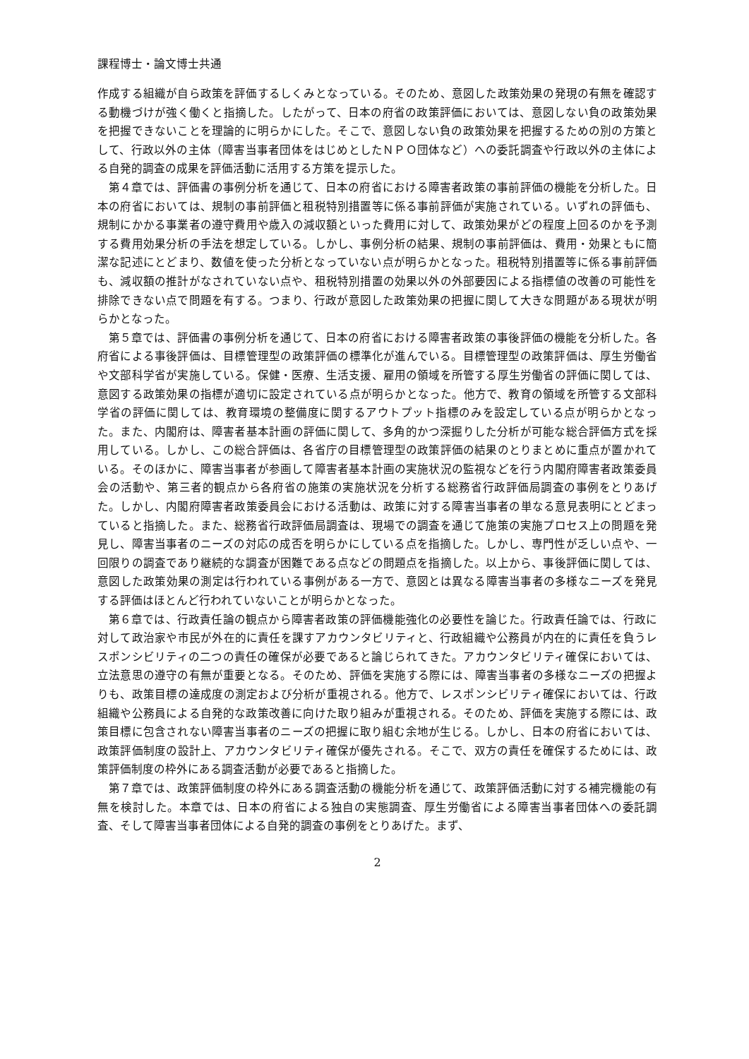課程博士・論文博士共通
作成する組織が自ら政策を評価するしくみとなっている。そのため、意図した政策効果の発現の有無を確認する動機づけが強く働くと指摘した。したがって、日本の府省の政策評価においては、意図しない負の政策効果を把握できないことを理論的に明らかにした。そこで、意図しない負の政策効果を把握するための別の方策として、行政以外の主体（障害当事者団体をはじめとしたＮＰＯ団体など）への委託調査や行政以外の主体による自発的調査の成果を評価活動に活用する方策を提示した。
第４章では、評価書の事例分析を通じて、日本の府省における障害者政策の事前評価の機能を分析した。日本の府省においては、規制の事前評価と租税特別措置等に係る事前評価が実施されている。いずれの評価も、規制にかかる事業者の遵守費用や歳入の減収額といった費用に対して、政策効果がどの程度上回るのかを予測する費用効果分析の手法を想定している。しかし、事例分析の結果、規制の事前評価は、費用・効果ともに簡潔な記述にとどまり、数値を使った分析となっていない点が明らかとなった。租税特別措置等に係る事前評価も、減収額の推計がなされていない点や、租税特別措置の効果以外の外部要因による指標値の改善の可能性を排除できない点で問題を有する。つまり、行政が意図した政策効果の把握に関して大きな問題がある現状が明らかとなった。
第５章では、評価書の事例分析を通じて、日本の府省における障害者政策の事後評価の機能を分析した。各府省による事後評価は、目標管理型の政策評価の標準化が進んでいる。目標管理型の政策評価は、厚生労働省や文部科学省が実施している。保健・医療、生活支援、雇用の領域を所管する厚生労働省の評価に関しては、意図する政策効果の指標が適切に設定されている点が明らかとなった。他方で、教育の領域を所管する文部科学省の評価に関しては、教育環境の整備度に関するアウトプット指標のみを設定している点が明らかとなった。また、内閣府は、障害者基本計画の評価に関して、多角的かつ深掘りした分析が可能な総合評価方式を採用している。しかし、この総合評価は、各省庁の目標管理型の政策評価の結果のとりまとめに重点が置かれている。そのほかに、障害当事者が参画して障害者基本計画の実施状況の監視などを行う内閣府障害者政策委員会の活動や、第三者的観点から各府省の施策の実施状況を分析する総務省行政評価局調査の事例をとりあげた。しかし、内閣府障害者政策委員会における活動は、政策に対する障害当事者の単なる意見表明にとどまっていると指摘した。また、総務省行政評価局調査は、現場での調査を通じて施策の実施プロセス上の問題を発見し、障害当事者のニーズの対応の成否を明らかにしている点を指摘した。しかし、専門性が乏しい点や、一回限りの調査であり継続的な調査が困難である点などの問題点を指摘した。以上から、事後評価に関しては、意図した政策効果の測定は行われている事例がある一方で、意図とは異なる障害当事者の多様なニーズを発見する評価はほとんど行われていないことが明らかとなった。
第６章では、行政責任論の観点から障害者政策の評価機能強化の必要性を論じた。行政責任論では、行政に対して政治家や市民が外在的に責任を課すアカウンタビリティと、行政組織や公務員が内在的に責任を負うレスポンシビリティの二つの責任の確保が必要であると論じられてきた。アカウンタビリティ確保においては、立法意思の遵守の有無が重要となる。そのため、評価を実施する際には、障害当事者の多様なニーズの把握よりも、政策目標の達成度の測定および分析が重視される。他方で、レスポンシビリティ確保においては、行政組織や公務員による自発的な政策改善に向けた取り組みが重視される。そのため、評価を実施する際には、政策目標に包含されない障害当事者のニーズの把握に取り組む余地が生じる。しかし、日本の府省においては、政策評価制度の設計上、アカウンタビリティ確保が優先される。そこで、双方の責任を確保するためには、政策評価制度の枠外にある調査活動が必要であると指摘した。
第７章では、政策評価制度の枠外にある調査活動の機能分析を通じて、政策評価活動に対する補完機能の有無を検討した。本章では、日本の府省による独自の実態調査、厚生労働省による障害当事者団体への委託調査、そして障害当事者団体による自発的調査の事例をとりあげた。まず、
2